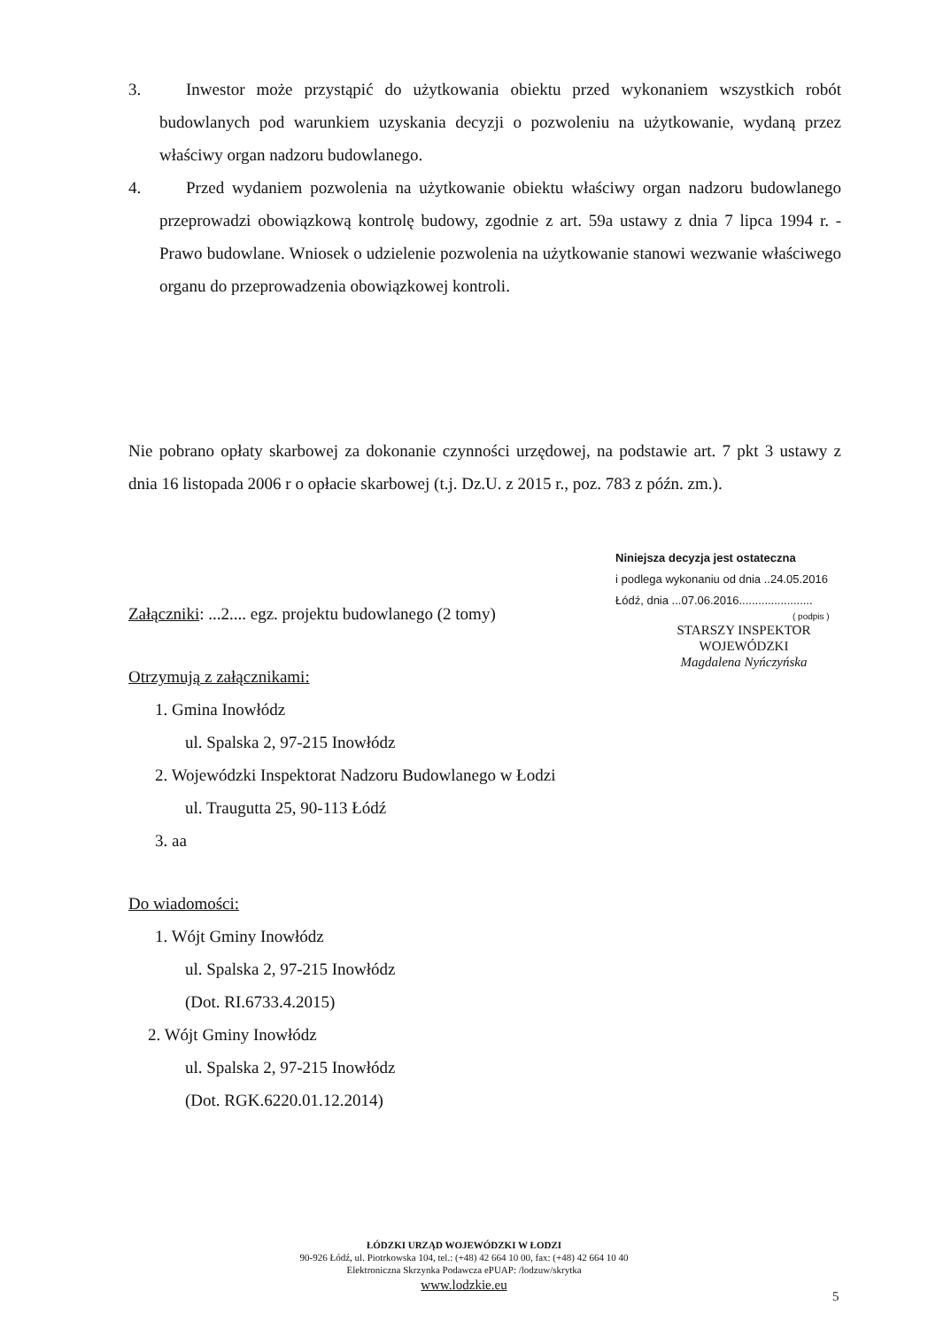3. Inwestor może przystąpić do użytkowania obiektu przed wykonaniem wszystkich robót budowlanych pod warunkiem uzyskania decyzji o pozwoleniu na użytkowanie, wydaną przez właściwy organ nadzoru budowlanego.
4. Przed wydaniem pozwolenia na użytkowanie obiektu właściwy organ nadzoru budowlanego przeprowadzi obowiązkową kontrolę budowy, zgodnie z art. 59a ustawy z dnia 7 lipca 1994 r. - Prawo budowlane. Wniosek o udzielenie pozwolenia na użytkowanie stanowi wezwanie właściwego organu do przeprowadzenia obowiązkowej kontroli.
Nie pobrano opłaty skarbowej za dokonanie czynności urzędowej, na podstawie art. 7 pkt 3 ustawy z dnia 16 listopada 2006 r o opłacie skarbowej (t.j. Dz.U. z 2015 r., poz. 783 z późn. zm.).
Niniejsza decyzja jest ostateczna
i podlega wykonaniu od dnia ..24.05.2016
Łódź, dnia ...07.06.2016.......................
( podpis )
STARSZY INSPEKTOR
WOJEWÓDZKI
Magdalena Nyńczyńska
Załączniki: ...2.... egz. projektu budowlanego (2 tomy)
Otrzymują z załącznikami:
1. Gmina Inowłódz
ul. Spalska 2, 97-215 Inowłódz
2. Wojewódzki Inspektorat Nadzoru Budowlanego w Łodzi
ul. Traugutta 25, 90-113 Łódź
3. aa
Do wiadomości:
1. Wójt Gminy Inowłódz
ul. Spalska 2, 97-215 Inowłódz
(Dot. RI.6733.4.2015)
2. Wójt Gminy Inowłódz
ul. Spalska 2, 97-215 Inowłódz
(Dot. RGK.6220.01.12.2014)
ŁÓDZKI URZĄD WOJEWÓDZKI W ŁODZI
90-926 Łódź, ul. Piotrkowska 104, tel.: (+48) 42 664 10 00, fax: (+48) 42 664 10 40
Elektroniczna Skrzynka Podawcza ePUAP: /lodzuw/skrytka
www.lodzkie.eu
5